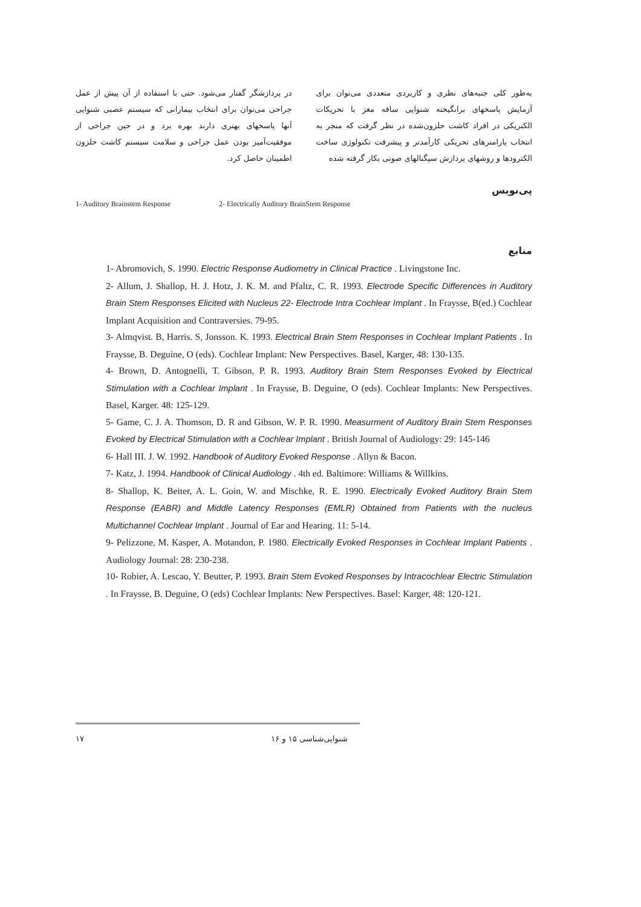به‌طور کلی جنبه‌های نظری و کاربردی متعددی می‌توان برای آزمایش پاسخهای برانگیخته شنوایی ساقه مغز با تحریکات الکتریکی در افراد کاشت حلزون‌شده در نظر گرفت که منجر به انتخاب پارامترهای تحریکی کارآمدتر و پیشرفت تکنولوژی ساخت الکترودها و روشهای پردازش سیگنالهای صوتی بکار گرفته شده
در پردازشگر گفتار می‌شود. حتی با استفاده از آن پیش از عمل جراحی می‌توان برای انتخاب بیمارانی که سیستم عصبی شنوایی آنها پاسخهای بهتری دارند بهره برد و در حین جراحی از موفقیت‌آمیز بودن عمل جراحی و سلامت سیستم کاشت حلزون اطمینان حاصل کرد.
پی‌نویس
1- Auditory Brainstem Response 2- Electrically Auditory BrainStem Response
منابع
1- Abromovich, S. 1990. Electric Response Audiometry in Clinical Practice . Livingstone Inc.
2- Allum, J. Shallop, H. J. Hotz, J. K. M. and Pfaltz, C. R. 1993. Electrode Specific Differences in Auditory Brain Stem Responses Elicited with Nucleus 22- Electrode Intra Cochlear Implant . In Fraysse, B(ed.) Cochlear Implant Acquisition and Contraversies. 79-95.
3- Almqvist. B, Harris. S, Jonsson. K. 1993. Electrical Brain Stem Responses in Cochlear Implant Patients . In Fraysse, B. Deguine, O (eds). Cochlear Implant: New Perspectives. Basel, Karger, 48: 130-135.
4- Brown, D. Antognelli, T. Gibson, P. R. 1993. Auditory Brain Stem Responses Evoked by Electrical Stimulation with a Cochlear Implant . In Fraysse, B. Deguine, O (eds). Cochlear Implants: New Perspectives. Basel, Karger. 48: 125-129.
5- Game, C. J. A. Thomson, D. R and Gibson, W. P. R. 1990. Measurment of Auditory Brain Stem Responses Evoked by Electrical Stimulation with a Cochlear Implant . British Journal of Audiology: 29: 145-146
6- Hall III. J. W. 1992. Handbook of Auditory Evoked Response . Allyn & Bacon.
7- Katz, J. 1994. Handbook of Clinical Audiology . 4th ed. Baltimore: Williams & Willkins.
8- Shallop, K. Beiter, A. L. Goin, W. and Mischke, R. E. 1990. Electrically Evoked Auditory Brain Stem Response (EABR) and Middle Latency Responses (EMLR) Obtained from Patients with the nucleus Multichannel Cochlear Implant . Journal of Ear and Hearing. 11: 5-14.
9- Pelizzone, M. Kasper, A. Motandon, P. 1980. Electrically Evoked Responses in Cochlear Implant Patients . Audiology Journal: 28: 230-238.
10- Robier, A. Lescao, Y. Beutter, P. 1993. Brain Stem Evoked Responses by Intracochlear Electric Stimulation . In Fraysse, B. Deguine, O (eds) Cochlear Implants: New Perspectives. Basel: Karger, 48: 120-121.
۱۷ شنوایی‌شناسی ۱۵ و ۱۶